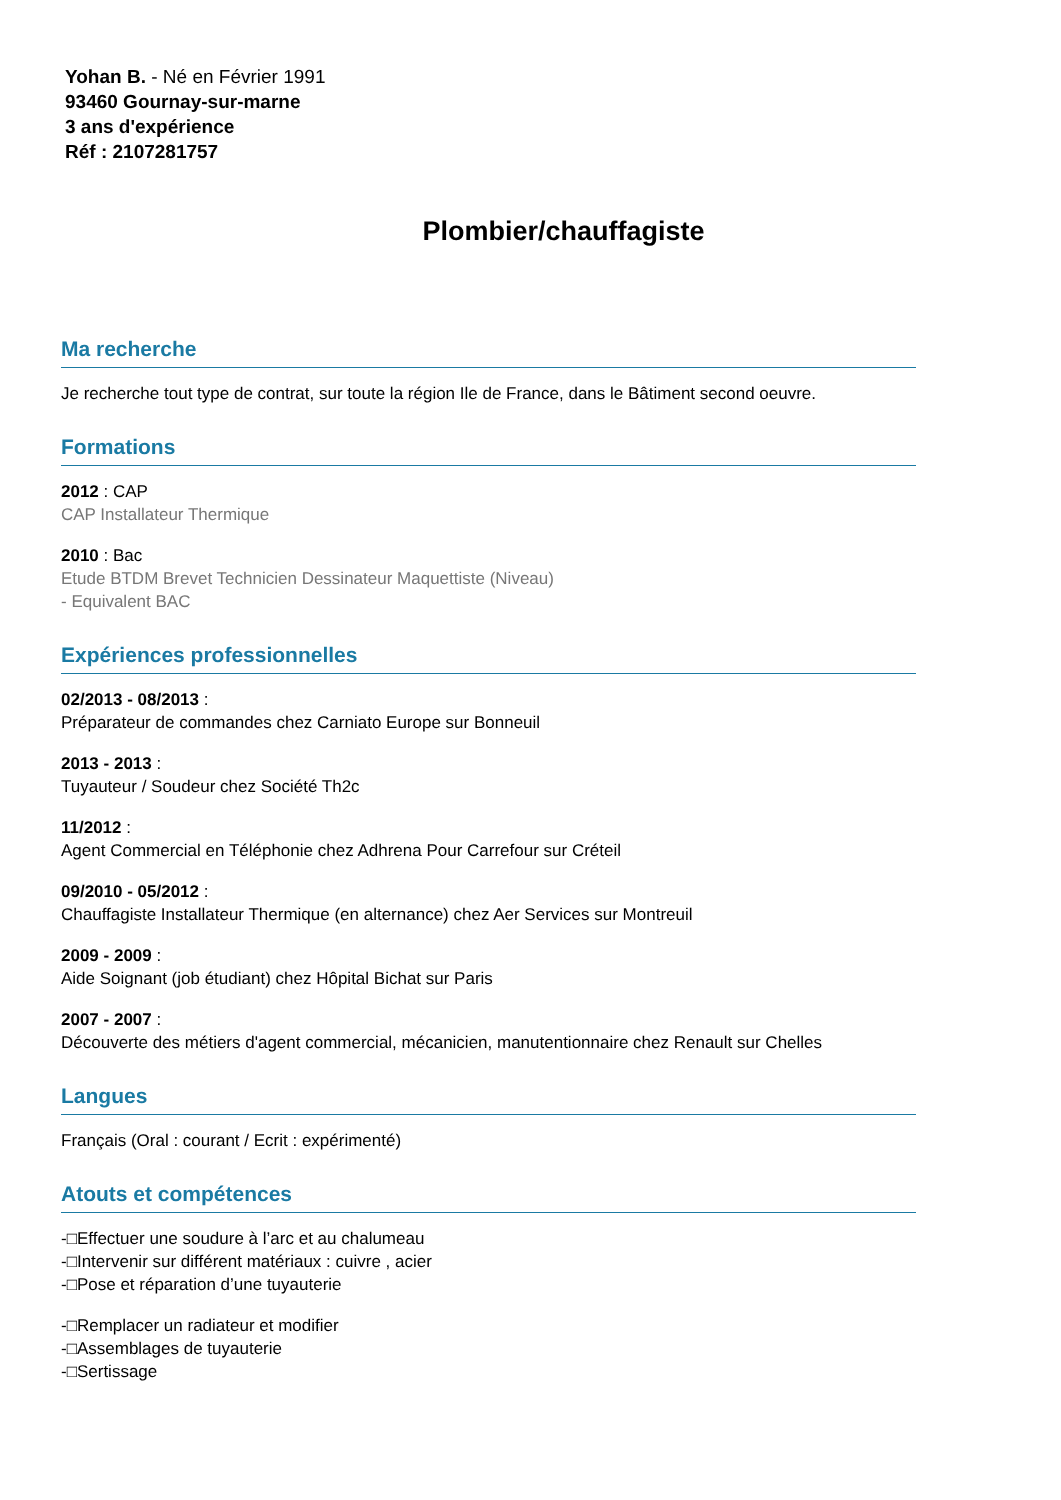Yohan B. - Né en Février 1991
93460 Gournay-sur-marne
3 ans d'expérience
Réf : 2107281757
Plombier/chauffagiste
Ma recherche
Je recherche tout type de contrat, sur toute la région Ile de France, dans le Bâtiment second oeuvre.
Formations
2012 : CAP
CAP Installateur Thermique
2010 : Bac
Etude BTDM Brevet Technicien Dessinateur Maquettiste (Niveau)
- Equivalent BAC
Expériences professionnelles
02/2013 - 08/2013 :
Préparateur de commandes chez Carniato Europe sur Bonneuil
2013 - 2013 :
Tuyauteur / Soudeur chez Société Th2c
11/2012 :
Agent Commercial en Téléphonie chez Adhrena Pour Carrefour sur Créteil
09/2010 - 05/2012 :
Chauffagiste Installateur Thermique (en alternance) chez Aer Services sur Montreuil
2009 - 2009 :
Aide Soignant (job étudiant) chez Hôpital Bichat sur Paris
2007 - 2007 :
Découverte des métiers d'agent commercial, mécanicien, manutentionnaire chez Renault sur Chelles
Langues
Français (Oral : courant / Ecrit : expérimenté)
Atouts et compétences
-□Effectuer une soudure à l’arc et au chalumeau
-□Intervenir sur différent matériaux : cuivre , acier
-□Pose et réparation d’une tuyauterie
-□Remplacer un radiateur et modifier
-□Assemblages de tuyauterie
-□Sertissage